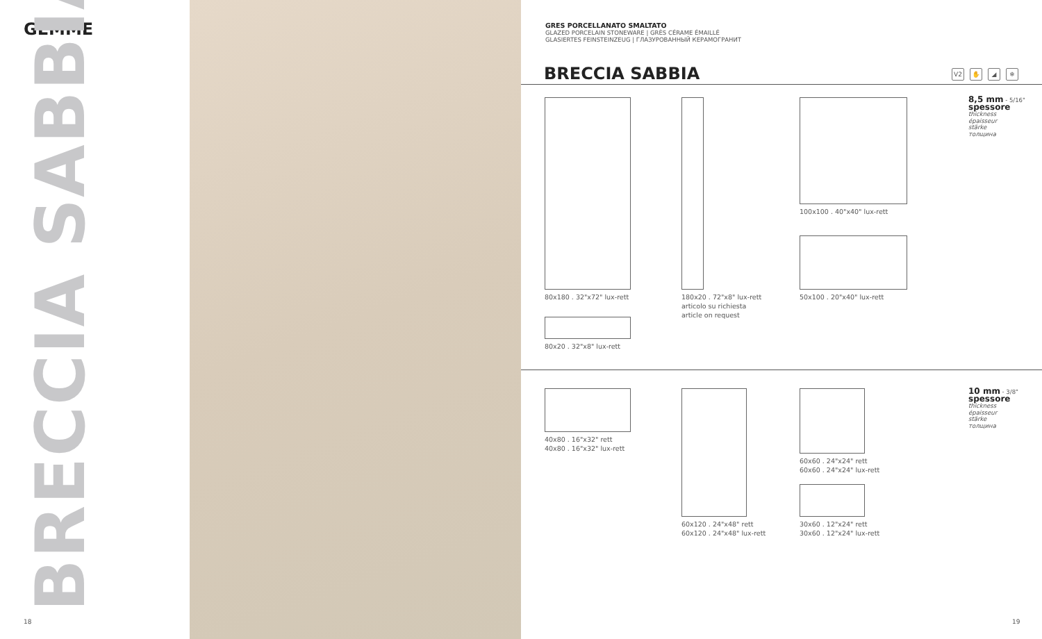GEMME
BRECCIA SABBIA 18
GRES PORCELLANATO SMALTATO
GLAZED PORCELAIN STONEWARE | GRÈS CÉRAME ÉMAILLÉ
GLASIERTES FEINSTEINZEUG | ГЛАЗУРОВАННЫЙ КЕРАМОГРАНИТ
BRECCIA SABBIA V2 ✋ ◢ ❄
80x180 . 32"x72" lux-rett
80x20 . 32"x8" lux-rett
180x20 . 72"x8" lux-rett
articolo su richiesta
article on request
100x100 . 40"x40" lux-rett
50x100 . 20"x40" lux-rett
8,5 mm - 5/16"
spessore
thickness
épaisseur
stärke
толщина
40x80 . 16"x32" rett
40x80 . 16"x32" lux-rett
60x120 . 24"x48" rett
60x120 . 24"x48" lux-rett
60x60 . 24"x24" rett
60x60 . 24"x24" lux-rett
30x60 . 12"x24" rett
30x60 . 12"x24" lux-rett
10 mm - 3/8"
spessore
thickness
épaisseur
stärke
толщина
19